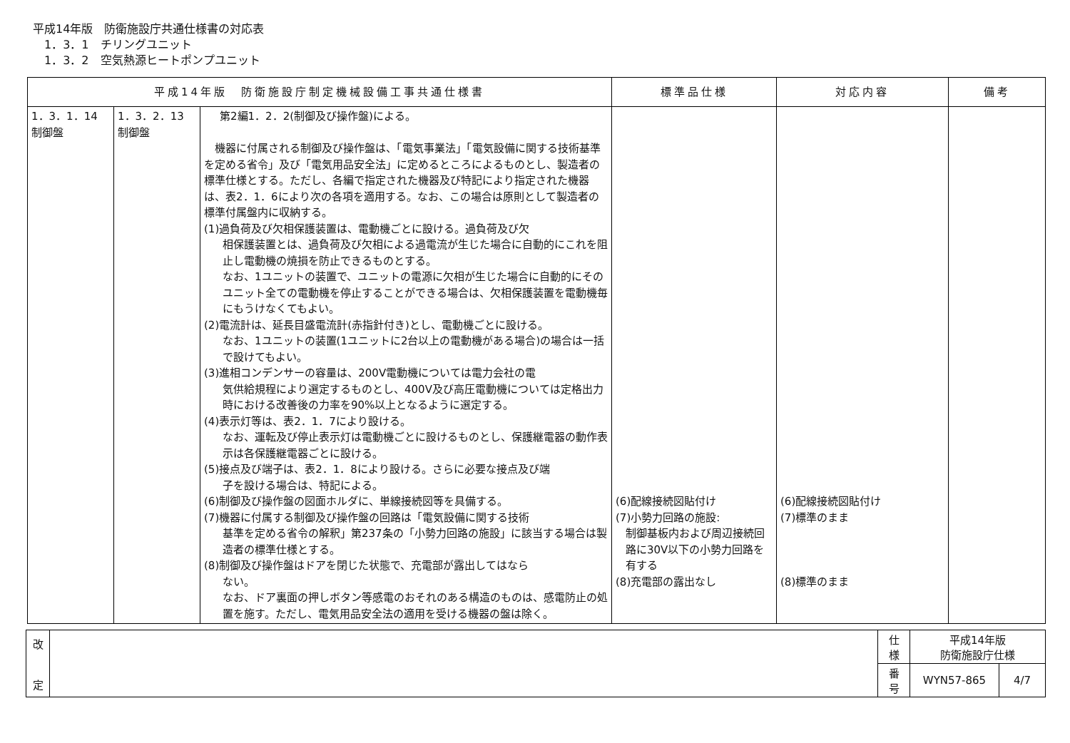平成14年版　防衛施設庁共通仕様書の対応表
1．3．1　チリングユニット
1．3．2　空気熱源ヒートポンプユニット
| 平成14年版 防衛施設庁制定機械設備工事共通仕様書 | | | 標準品仕様 | 対応内容 | 備考 |
| --- | --- | --- | --- | --- | --- |
| 1．3．1．14 制御盤 | 1．3．2．13 制御盤 | 第2編1．2．2(制御及び操作盤)による。 機器に付属される制御及び操作盤は、「電気事業法」「電気設備に関する技術基準を定める省令」及び「電気用品安全法」に定めるところによるものとし、製造者の標準仕様とする。ただし、各編で指定された機器及び特記により指定された機器は、表2．1．6により次の各項を適用する。なお、この場合は原則として製造者の標準付属盤内に収納する。 (1)過負荷及び欠相保護装置は、電動機ごとに設ける。過負荷及び欠 相保護装置とは、過負荷及び欠相による過電流が生じた場合に自動的にこれを阻止し電動機の焼損を防止できるものとする。 なお、1ユニットの装置で、ユニットの電源に欠相が生じた場合に自動的にそのユニット全ての電動機を停止することができる場合は、欠相保護装置を電動機毎にもうけなくてもよい。 (2)電流計は、延長目盛電流計(赤指針付き)とし、電動機ごとに設ける。 なお、1ユニットの装置(1ユニットに2台以上の電動機がある場合)の場合は一括で設けてもよい。 (3)進相コンデンサーの容量は、200V電動機については電力会社の電 気供給規程により選定するものとし、400V及び高圧電動機については定格出力時における改善後の力率を90%以上となるように選定する。 (4)表示灯等は、表2．1．7により設ける。 なお、運転及び停止表示灯は電動機ごとに設けるものとし、保護継電器の動作表示は各保護継電器ごとに設ける。 (5)接点及び端子は、表2．1．8により設ける。さらに必要な接点及び端 子を設ける場合は、特記による。 (6)制御及び操作盤の図面ホルダに、単線接続図等を具備する。 (7)機器に付属する制御及び操作盤の回路は「電気設備に関する技術 基準を定める省令の解釈」第237条の「小勢力回路の施設」に該当する場合は製造者の標準仕様とする。 (8)制御及び操作盤はドアを閉じた状態で、充電部が露出してはなら ない。 なお、ドア裏面の押しボタン等感電のおそれのある構造のものは、感電防止の処置を施す。ただし、電気用品安全法の適用を受ける機器の盤は除く。 | (6)配線接続図貼付け (7)小勢力回路の施設: 制御基板内および周辺接続回路に30V以下の小勢力回路を有する (8)充電部の露出なし | (6)配線接続図貼付け (7)標準のまま (8)標準のまま | |
| 改 定 | | 仕 様 | 平成14年版 防衛施設庁仕様 | |
| | | 番 号 | WYN57-865 | 4/7 |